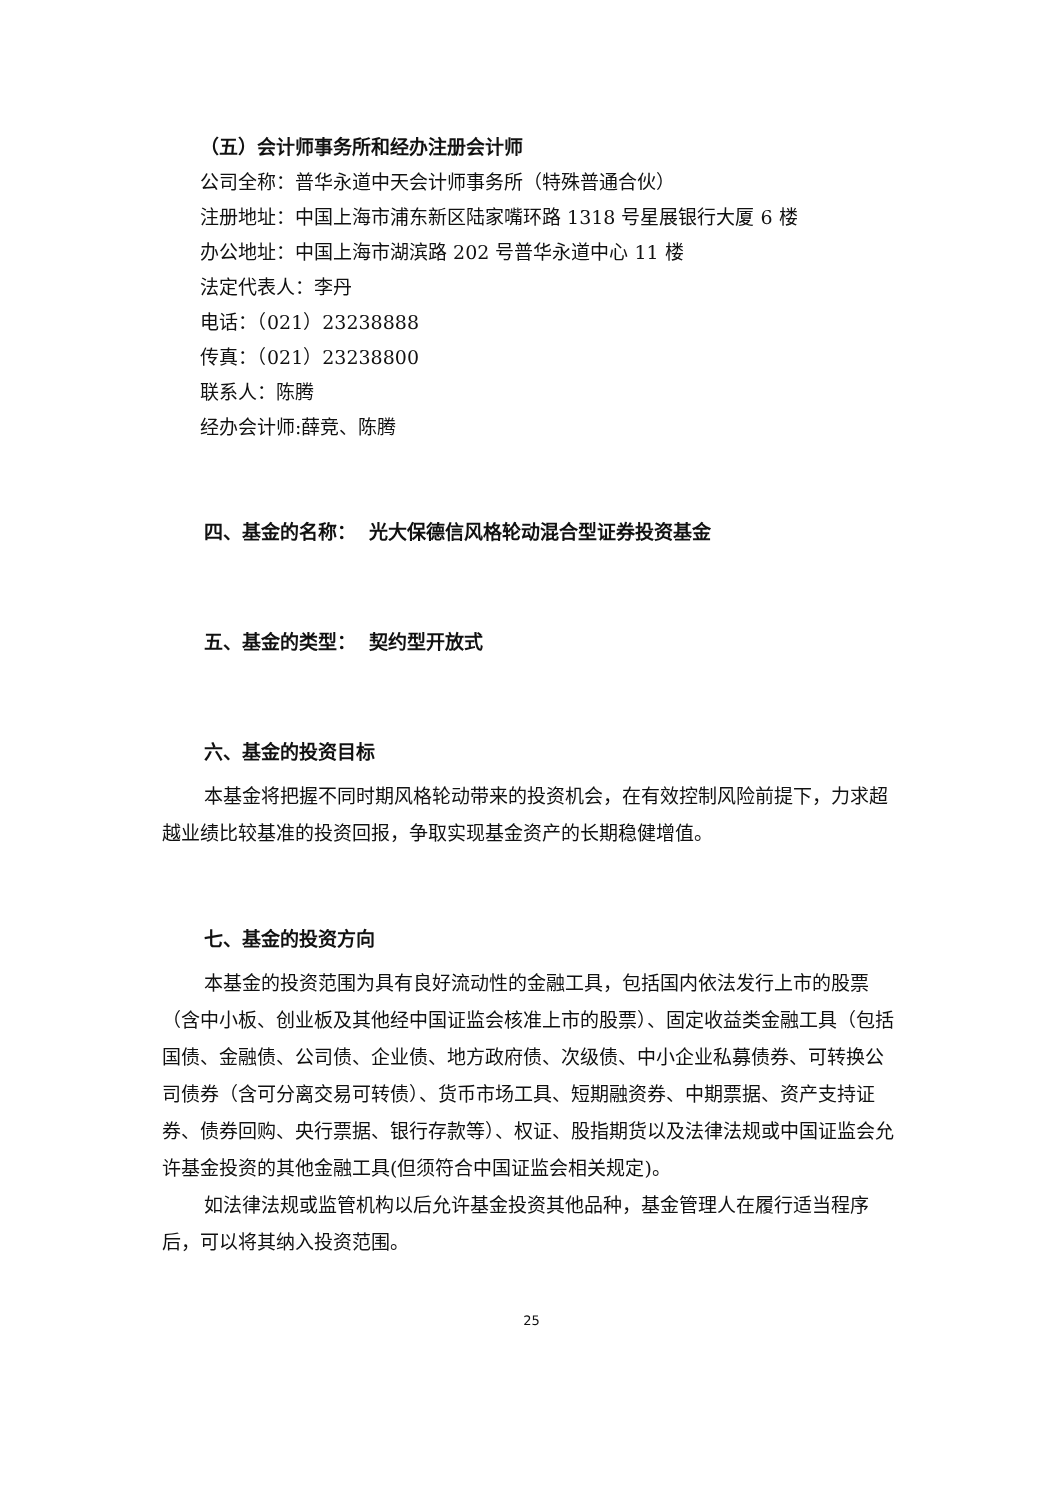（五）会计师事务所和经办注册会计师
公司全称：普华永道中天会计师事务所（特殊普通合伙）
注册地址：中国上海市浦东新区陆家嘴环路 1318 号星展银行大厦 6 楼
办公地址：中国上海市湖滨路 202 号普华永道中心 11 楼
法定代表人：李丹
电话：（021）23238888
传真：（021）23238800
联系人：陈腾
经办会计师:薛竞、陈腾
四、基金的名称： 光大保德信风格轮动混合型证券投资基金
五、基金的类型： 契约型开放式
六、基金的投资目标
本基金将把握不同时期风格轮动带来的投资机会，在有效控制风险前提下，力求超越业绩比较基准的投资回报，争取实现基金资产的长期稳健增值。
七、基金的投资方向
本基金的投资范围为具有良好流动性的金融工具，包括国内依法发行上市的股票（含中小板、创业板及其他经中国证监会核准上市的股票）、固定收益类金融工具（包括国债、金融债、公司债、企业债、地方政府债、次级债、中小企业私募债券、可转换公司债券（含可分离交易可转债）、货币市场工具、短期融资券、中期票据、资产支持证券、债券回购、央行票据、银行存款等）、权证、股指期货以及法律法规或中国证监会允许基金投资的其他金融工具(但须符合中国证监会相关规定)。
如法律法规或监管机构以后允许基金投资其他品种，基金管理人在履行适当程序后，可以将其纳入投资范围。
25